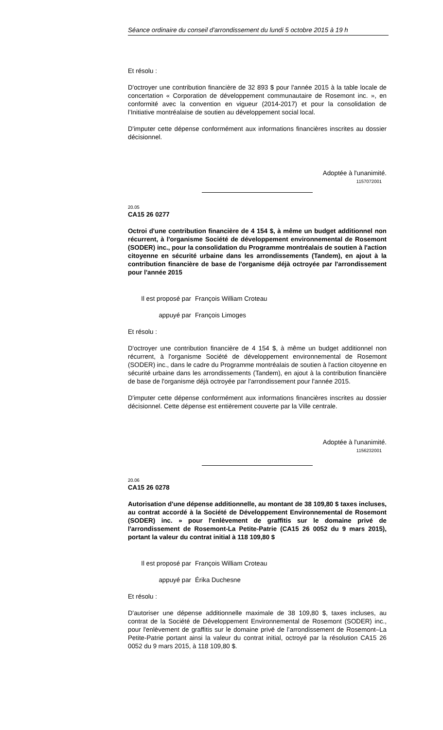Séance ordinaire du conseil d'arrondissement du lundi 5 octobre 2015 à 19 h
Et résolu :
D'octroyer une contribution financière de 32 893 $ pour l'année 2015 à la table locale de concertation « Corporation de développement communautaire de Rosemont inc. », en conformité avec la convention en vigueur (2014-2017) et pour la consolidation de l’Initiative montréalaise de soutien au développement social local.
D'imputer cette dépense conformément aux informations financières inscrites au dossier décisionnel.
Adoptée à l'unanimité.
1157072001
20.05
CA15 26 0277
Octroi d'une contribution financière de 4 154 $, à même un budget additionnel non récurrent, à l'organisme Société de développement environnemental de Rosemont (SODER) inc., pour la consolidation du Programme montréalais de soutien à l'action citoyenne en sécurité urbaine dans les arrondissements (Tandem), en ajout à la contribution financière de base de l'organisme déjà octroyée par l'arrondissement pour l'année 2015
Il est proposé par François William Croteau
appuyé par François Limoges
Et résolu :
D'octroyer une contribution financière de 4 154 $, à même un budget additionnel non récurrent, à l'organisme Société de développement environnemental de Rosemont (SODER) inc., dans le cadre du Programme montréalais de soutien à l'action citoyenne en sécurité urbaine dans les arrondissements (Tandem), en ajout à la contribution financière de base de l'organisme déjà octroyée par l'arrondissement pour l'année 2015.
D'imputer cette dépense conformément aux informations financières inscrites au dossier décisionnel. Cette dépense est entièrement couverte par la Ville centrale.
Adoptée à l'unanimité.
1156232001
20.06
CA15 26 0278
Autorisation d'une dépense additionnelle, au montant de 38 109,80 $ taxes incluses, au contrat accordé à la Société de Développement Environnemental de Rosemont (SODER) inc. » pour l'enlèvement de graffitis sur le domaine privé de l'arrondissement de Rosemont-La Petite-Patrie (CA15 26 0052 du 9 mars 2015), portant la valeur du contrat initial à 118 109,80 $
Il est proposé par François William Croteau
appuyé par Érika Duchesne
Et résolu :
D'autoriser une dépense additionnelle maximale de 38 109,80 $, taxes incluses, au contrat de la Société de Développement Environnemental de Rosemont (SODER) inc., pour l'enlèvement de graffitis sur le domaine privé de l’arrondissement de Rosemont–La Petite-Patrie portant ainsi la valeur du contrat initial, octroyé par la résolution CA15 26 0052 du 9 mars 2015, à 118 109,80 $.